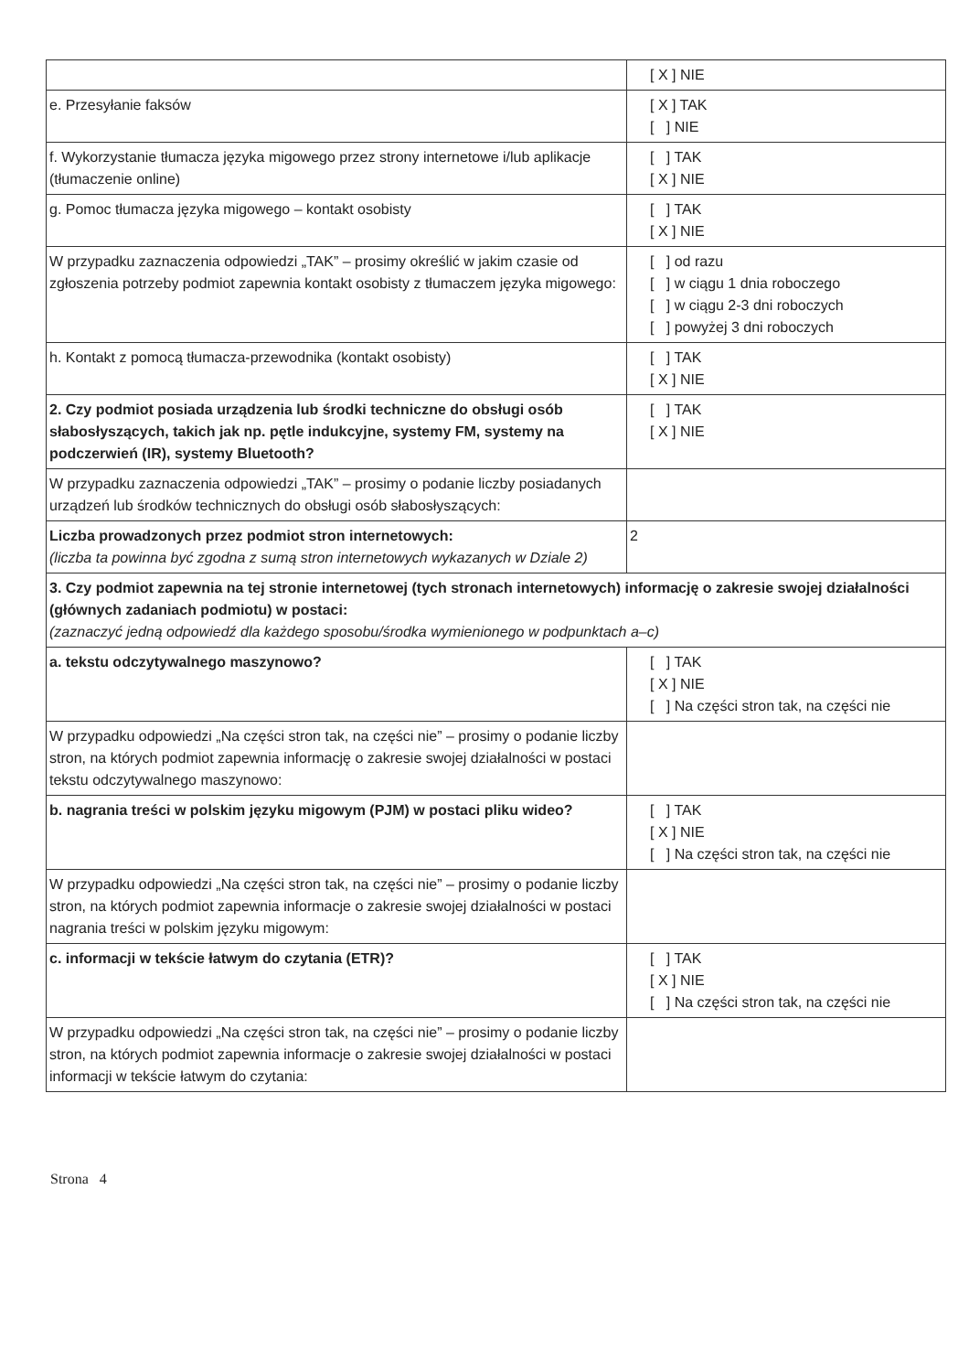| | [ X ] NIE |
| e. Przesyłanie faksów | [ X ] TAK [ ] NIE |
| f. Wykorzystanie tłumacza języka migowego przez strony internetowe i/lub aplikacje (tłumaczenie online) | [ ] TAK [ X ] NIE |
| g. Pomoc tłumacza języka migowego – kontakt osobisty | [ ] TAK [ X ] NIE |
| W przypadku zaznaczenia odpowiedzi „TAK” – prosimy określić w jakim czasie od zgłoszenia potrzeby podmiot zapewnia kontakt osobisty z tłumaczem języka migowego: | [ ] od razu [ ] w ciągu 1 dnia roboczego [ ] w ciągu 2-3 dni roboczych [ ] powyżej 3 dni roboczych |
| h. Kontakt z pomocą tłumacza-przewodnika (kontakt osobisty) | [ ] TAK [ X ] NIE |
| 2. Czy podmiot posiada urządzenia lub środki techniczne do obsługi osób słabosłyszących, takich jak np. pętle indukcyjne, systemy FM, systemy na podczerwień (IR), systemy Bluetooth? | [ ] TAK [ X ] NIE |
| W przypadku zaznaczenia odpowiedzi „TAK” – prosimy o podanie liczby posiadanych urządzeń lub środków technicznych do obsługi osób słabosłyszących: | |
| Liczba prowadzonych przez podmiot stron internetowych: (liczba ta powinna być zgodna z sumą stron internetowych wykazanych w Dziale 2) | 2 |
| 3. Czy podmiot zapewnia na tej stronie internetowej (tych stronach internetowych) informację o zakresie swojej działalności (głównych zadaniach podmiotu) w postaci: (zaznaczyć jedną odpowiedź dla każdego sposobu/środka wymienionego w podpunktach a–c) | |
| a. tekstu odczytywalnego maszynowo? | [ ] TAK [ X ] NIE [ ] Na części stron tak, na części nie |
| W przypadku odpowiedzi „Na części stron tak, na części nie” – prosimy o podanie liczby stron, na których podmiot zapewnia informację o zakresie swojej działalności w postaci tekstu odczytywalnego maszynowo: | |
| b. nagrania treści w polskim języku migowym (PJM) w postaci pliku wideo? | [ ] TAK [ X ] NIE [ ] Na części stron tak, na części nie |
| W przypadku odpowiedzi „Na części stron tak, na części nie” – prosimy o podanie liczby stron, na których podmiot zapewnia informacje o zakresie swojej działalności w postaci nagrania treści w polskim języku migowym: | |
| c. informacji w tekście łatwym do czytania (ETR)? | [ ] TAK [ X ] NIE [ ] Na części stron tak, na części nie |
| W przypadku odpowiedzi „Na części stron tak, na części nie” – prosimy o podanie liczby stron, na których podmiot zapewnia informacje o zakresie swojej działalności w postaci informacji w tekście łatwym do czytania: | |
Strona 4